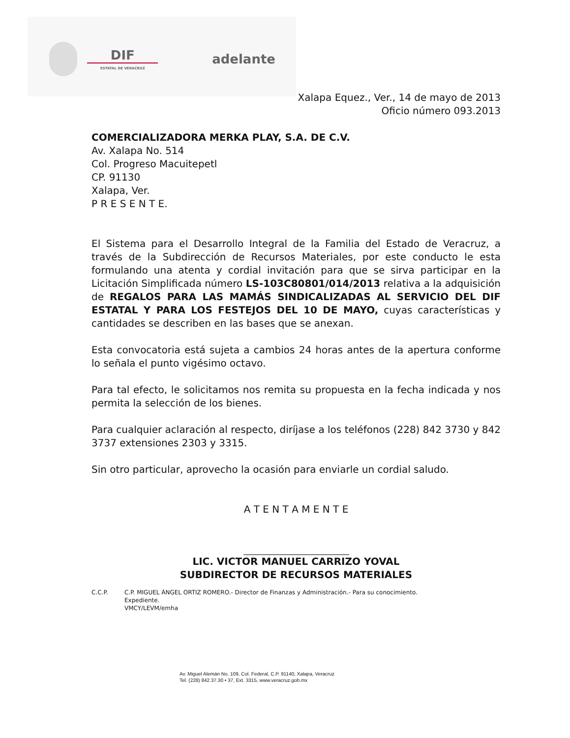DIF
ESTATAL DE VERACRUZ
adelante
Xalapa Equez., Ver., 14 de mayo de 2013
Oficio número 093.2013
COMERCIALIZADORA MERKA PLAY, S.A. DE C.V.
Av. Xalapa No. 514
Col. Progreso Macuitepetl
CP. 91130
Xalapa, Ver.
P R E S E N T E.
El Sistema para el Desarrollo Integral de la Familia del Estado de Veracruz, a través de la Subdirección de Recursos Materiales, por este conducto le esta formulando una atenta y cordial invitación para que se sirva participar en la Licitación Simplificada número LS-103C80801/014/2013 relativa a la adquisición de REGALOS PARA LAS MAMÁS SINDICALIZADAS AL SERVICIO DEL DIF ESTATAL Y PARA LOS FESTEJOS DEL 10 DE MAYO, cuyas características y cantidades se describen en las bases que se anexan.
Esta convocatoria está sujeta a cambios 24 horas antes de la apertura conforme lo señala el punto vigésimo octavo.
Para tal efecto, le solicitamos nos remita su propuesta en la fecha indicada y nos permita la selección de los bienes.
Para cualquier aclaración al respecto, diríjase a los teléfonos (228) 842 3730 y 842 3737 extensiones 2303 y 3315.
Sin otro particular, aprovecho la ocasión para enviarle un cordial saludo.
A T E N T A M E N T E
LIC. VICTOR MANUEL CARRIZO YOVAL
SUBDIRECTOR DE RECURSOS MATERIALES
C.C.P. C.P. MIGUEL ÁNGEL ORTIZ ROMERO.- Director de Finanzas y Administración.- Para su conocimiento.
Expediente.
VMCY/LEVM/emha
Av. Miguel Alemán No. 109, Col. Federal, C.P. 91140, Xalapa, Veracruz
Tel. (228) 842.37.30 • 37, Ext. 3315, www.veracruz.gob.mx